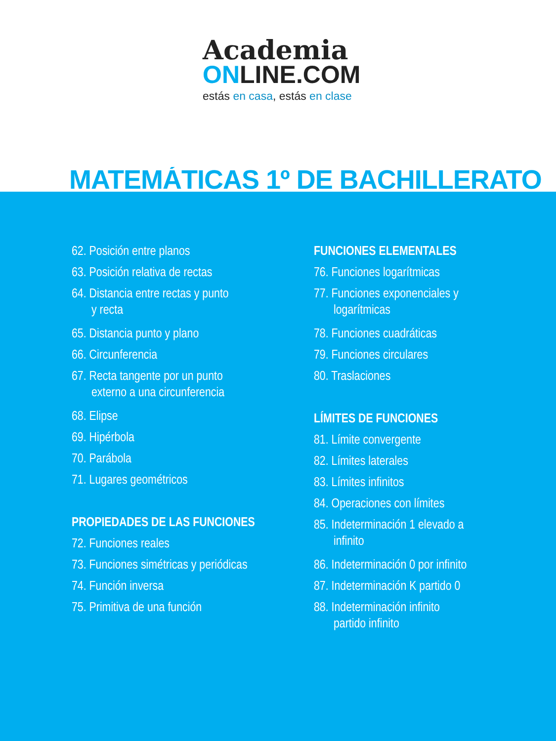Academia
ONLINE.COM
estás en casa, estás en clase
MATEMÁTICAS 1º DE BACHILLERATO
62. Posición entre planos
63. Posición relativa de rectas
64. Distancia entre rectas y punto
y recta
65. Distancia punto y plano
66. Circunferencia
67. Recta tangente por un punto
externo a una circunferencia
68. Elipse
69. Hipérbola
70. Parábola
71. Lugares geométricos
PROPIEDADES DE LAS FUNCIONES
72. Funciones reales
73. Funciones simétricas y periódicas
74. Función inversa
75. Primitiva de una función
FUNCIONES ELEMENTALES
76. Funciones logarítmicas
77. Funciones exponenciales y
logarítmicas
78. Funciones cuadráticas
79. Funciones circulares
80. Traslaciones
LÍMITES DE FUNCIONES
81. Límite convergente
82. Límites laterales
83. Límites infinitos
84. Operaciones con límites
85. Indeterminación 1 elevado a
infinito
86. Indeterminación 0 por infinito
87. Indeterminación K partido 0
88. Indeterminación infinito
partido infinito